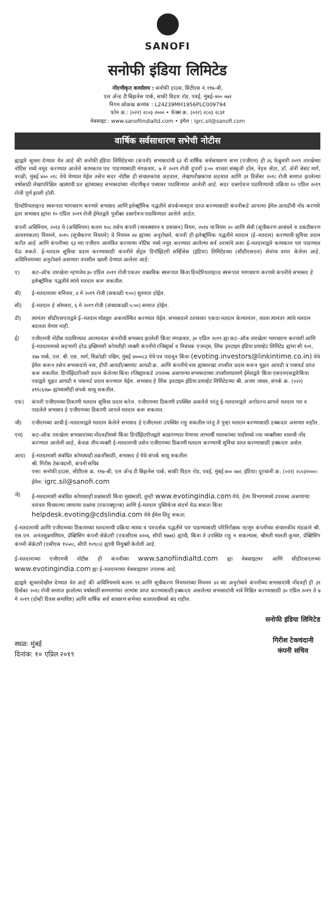SANOFI
सनोफी इंडिया लिमिटेड
नोंदणीकृत कार्यालय : सनोफी हाउस, सिटीएस नं.११७–बी,
एल अँन्ड टी बिझनेस पार्क, साकी विहार रोड, पवई, मुंबई–४०० ०७२
निगम ओळख क्रमांक : L24239MH1956PLC009794
फोन क्र.: (०२२) २८०३ २००० • फॅक्स क्र. (०२२) २८०३ २८३१
वेबसाइट : www.sanofiindialtd.com • इमेल : igrc.sil@sanofi.com
वार्षिक सर्वसाधारण सभेची नोटीस
ह्याद्वारे सूचना देण्यात येत आहे की सनोफी इंडिया लिमिटेडच्या (कंपनी) सभासदांची ६३ वी वार्षिक सर्वसाधारण सभा (एजीएम) ही २६ फेब्रुवारी २०१९ तारखेच्या नोटिस मध्ये नमूद करण्यात आलेले कामकाज पार पाडण्यासाठी मंगळवार, ७ मे २०१९ रोजी दुपारी ३:०० वाजता संस्कृती हॉल, नेहरु सेंटर, डॉ. अँनी बेसंट मार्ग, वरळी, मुंबई ४०० ०१८ येथे घेण्यात येईल तसेच सदर नोटीस ही संचालकांचा अहवाल, लेखापरीक्षकांचा अहवाल आणि ३१ डिसेंबर २०१८ रोजी समाप्त झालेल्या वर्षासाठी लेखापरिक्षित खात्याची प्रत ह्यांच्यासह सभासदांच्या नोंदणीकृत पत्त्यावर पाठविण्यात आलेली आहे. सदर दस्तऐवज पाठविण्याची प्रक्रिया १० एप्रिल २०१९ रोजी पूर्ण झाली होती.
डिमटेरियलाइज्ड स्वरूपात भागधारण करणारे सभासद आणि इलेक्ट्रॉनिक पद्धतीने संपर्कव्यवहार प्राप्त करण्यासाठी कंपनीकडे आपल्या ईमेल आयडीची नोंद करणारे इतर सभासद ह्यांना १० एप्रिल २०१९ रोजी ईमेलद्वारे पुर्वोक्त दस्तऐवज पाठविण्यात आलेले आहेत.
कंपनी अधिनियम, २०१३ चे (अधिनियम) कलम १०८ तसेच कंपनी (व्यवस्थापन व प्रशासन) नियम, २०१४ चा नियम २० आणि सेबी (सूचीकरण आबंधने व प्रकटीकरण आवश्यकता) नियमने, २०१५ (सूचीकरण नियमने) चे नियमन ४४ ह्यांच्या अनुरोधाने, कंपनी ही इलेक्ट्रॉनिक पद्धतीने मतदान (ई–मतदान) करण्याची सुविधा प्रदान करीत आहे आणि कंपनीच्या ६३ व्या एजीएम आमंत्रित करणाऱ्या नोटिस मध्ये नमूद करण्यात आलेल्या सर्व ठरावांचे अशा ई–मतदानाद्वारे कामकाज पार पाडण्यात येऊ शकते. ई–मतदान सुविधा प्रदान करण्यासाठी कंपनीने सेंट्रल डिपॉझिटरी सर्व्हिसेस (इंडिया) लिमिटेडच्या (सीडीएसएल) सेवांचा वापर केलेला आहे. अधिनियमाच्या अनुरोधाने असणारा तपशील खाली देण्यात आलेला आहे:
ए) कट–ऑफ तारखेला म्हणजेच ३० एप्रिल २०१९ रोजी एकतर वास्तविक स्वरूपात किंवा डिमटेरियलाइज्ड स्वरूपात भागधारण करणारे कंपनीचे सभासद हे इलेक्ट्रॉनिक पद्धतीने त्यांचे मतदान करू शकतील.
बी) ई–मतदानाला शनिवार, ४ मे २०१९ रोजी (सकाळी ९:००) सुरुवात होईल.
सी) ई–मतदान हे सोमवार, ६ मे २०१९ रोजी (संध्याकाळी ५:००) समाप्त होईल.
डी) त्यानंतर सीडीएसएलद्वारे ई–मतदान मॉड्यूल अकार्यान्वित करण्यात येईल. सभासदाने ठरावावर एकदा मतदान केल्यानंतर, त्याला त्यानंतर त्यांचे मतदान बदलता येणार नाही.
ई) एजीएमची नोटीस पाठविण्यात आल्यानंतर कंपनीची सभासद झालेली किंवा मंगळवार, ३० एप्रिल २०१९ ह्या कट–ऑफ तारखेला भागधारण करणारी आणि ई–मतदानामध्ये सहभागी होऊ इच्छिणारी कोणतीही व्यक्ती कंपनीचे रजिस्ट्रार्स व निबंधक एजन्ट्स, लिंक इनटाइम इंडिया प्रायव्हेट लिमिटेड ह्यांना सी १०१, २४७ पार्क, एल. बी. एस. मार्ग, विक्रोळी पश्चिम, मुंबई ४०००८३ येथे पत्र पाठवून किंवा (evoting.investors@linkintime.co.in) येथे ईमेल करून तसेच सभासदाचे नाव, डीपी आयडी/क्लायंट आयडी क्र. आणि कंपनीचे नाव ह्यांसारखा तपशील प्रदान करून यूझर आयडी व पासवर्ड प्राप्त करू शकतील. डिपॉझिटरीजनी प्रदान केलेल्या किंवा रजिस्ट्रारकडे उपलब्ध असणाऱ्या सभासदाच्या तपशीलाप्रमाणे ईमेलद्वारे किंवा एसएमएसद्वारेकिंवा पत्राद्वारे यूझर आयडी व पासवर्ड प्रदान करण्यात येईल. सभासद हे लिंक इनटाइम इंडिया प्रायव्हेट लिमिटेडच्या श्री. अजय जाधव, संपर्क क्र. (०२२) ४९१८६२७० ह्यांच्याशीही संपर्क साधू शकतील.
एफ) कंपनी एजीएमच्या ठिकाणी मतदान सुविधा प्रदान करेल. एजीएमच्या ठिकाणी उपस्थित असलेले परंतु ई–मतदानाद्वारे अगोदरच आपले मतदान पार न पाडलेले सभासद हे एजीएमच्या ठिकाणी आपले मतदान करू शकतात.
जी) एजीएमच्या आधी ई–मतदानाद्वारे मतदान केलेले सभासद हे एजीएमला उपस्थित राहू शकतील परंतु ते पुन्हा मतदान करण्यासाठी हक्कदार असणार नाहीत.
एच) कट–ऑफ तारखेला सभासदांच्या नोंदवहीमध्ये किंवा डिपॉझिटरीजद्वारे बाळगण्यात येणाऱ्या लाभार्थी मालकांच्या यादीमध्ये ज्या व्यक्तीच्या नावाची नोंद करण्यात आलेली आहे, केवळ तीच व्यक्ती ई–मतदानाची तसेच एजीएमच्या ठिकाणी मतदान करण्याची सुविधा प्राप्त करण्यासाठी हक्कदार असेल.
आय) ई–मतदानाशी संबंधित कोणत्याही तक्रारींसाठी, सभासद हे येथे संपर्क साधू शकतील:
श्री. गिरीश टेकचंदानी, कंपनी सचिव
पत्ता: सनोफी हाउस, सीटीएस क्र. ११७–बी, एल अँन्ड टी बिझनेस पार्क, साकी विहार रोड, पवई, मुंबई ४०० ०७२, इंडिया। दूरध्वनी क्र. (०२२) २८०३२०००। ईमेल: igrc.sil@sanofi.com
जे) ई–मतदानाशी संबंधित कोणत्याही प्रश्नांसाठी किंवा मुद्यांसाठी, तुम्ही www.evotingindia.com येथे, हेल्प विभागामध्ये उपलब्ध असणाऱ्या वारंवार विचारल्या जाणाऱ्या प्रश्नांचा (एफएक्यूज्चा) आणि ई–मतदान पुस्तिकेचा संदर्भ घेऊ शकता किंवा helpdesk.evoting@cdslindia.com येथे ईमेल लिहू शकता.
ई–मतदानाची आणि एजीएमच्या ठिकाणच्या मतदानाची प्रक्रिया न्याय्य व पारदर्शक पद्धतीने पार पाडण्यासाठी परिनिरीक्षक म्हणून कंपनीच्या संचालकीय मंडळाने श्री. एस.एन. अनंतसुब्रमणियन, प्रॅक्टिसिंग कंपनी सेक्रेटरी (एफसीएस ४२०६, सीपी १७७४) ह्यांची, किंवा ते उपस्थित राहू न शकल्यास, श्रीमती मालती कुमार, प्रॅक्टिसिंग कंपनी सेक्रेटरी (एसीएस १५५०८, सीपी १०९८०) ह्यांची नियुक्ती केलेली आहे.
ई–मतदानाच्या एजीएमची नोटीस ही कंपनीच्या www.sanofiindialtd.com ह्या वेबसाइटवर आणि सीडीएसएलच्या www.evotingindia.com ह्या ई–मतदानाच्या वेबसाइटवर उपलब्ध आहे.
ह्याद्वारे सूचनादेखील देण्यात येत आहे की अधिनियमाचे कलम ९१ आणि सूचीकरण नियमनांच्या नियमन ४२ च्या अनुरोधाने कंपनीच्या सभासदांची नोंदवही ही ३१ डिसेंबर २०१८ रोजी समाप्त झालेल्या वर्षासाठी समभागांवर लाभांश प्राप्त करण्यासाठी हक्कदार असलेल्या सभासदांची नावे निश्चित करण्यासाठी ३० एप्रिल २०१९ ते ७ मे २०१९ (दोन्ही दिवस समाविष्ट) आणि वार्षिक सर्व साधारण सभेच्या कालावधीमध्ये बंद राहील.
स्थळ: मुंबई
दिनांक: १० एप्रिल २०१९
सनोफी इंडिया लिमिटेड
गिरीश टेकचंदानी
कंपनी सचिव